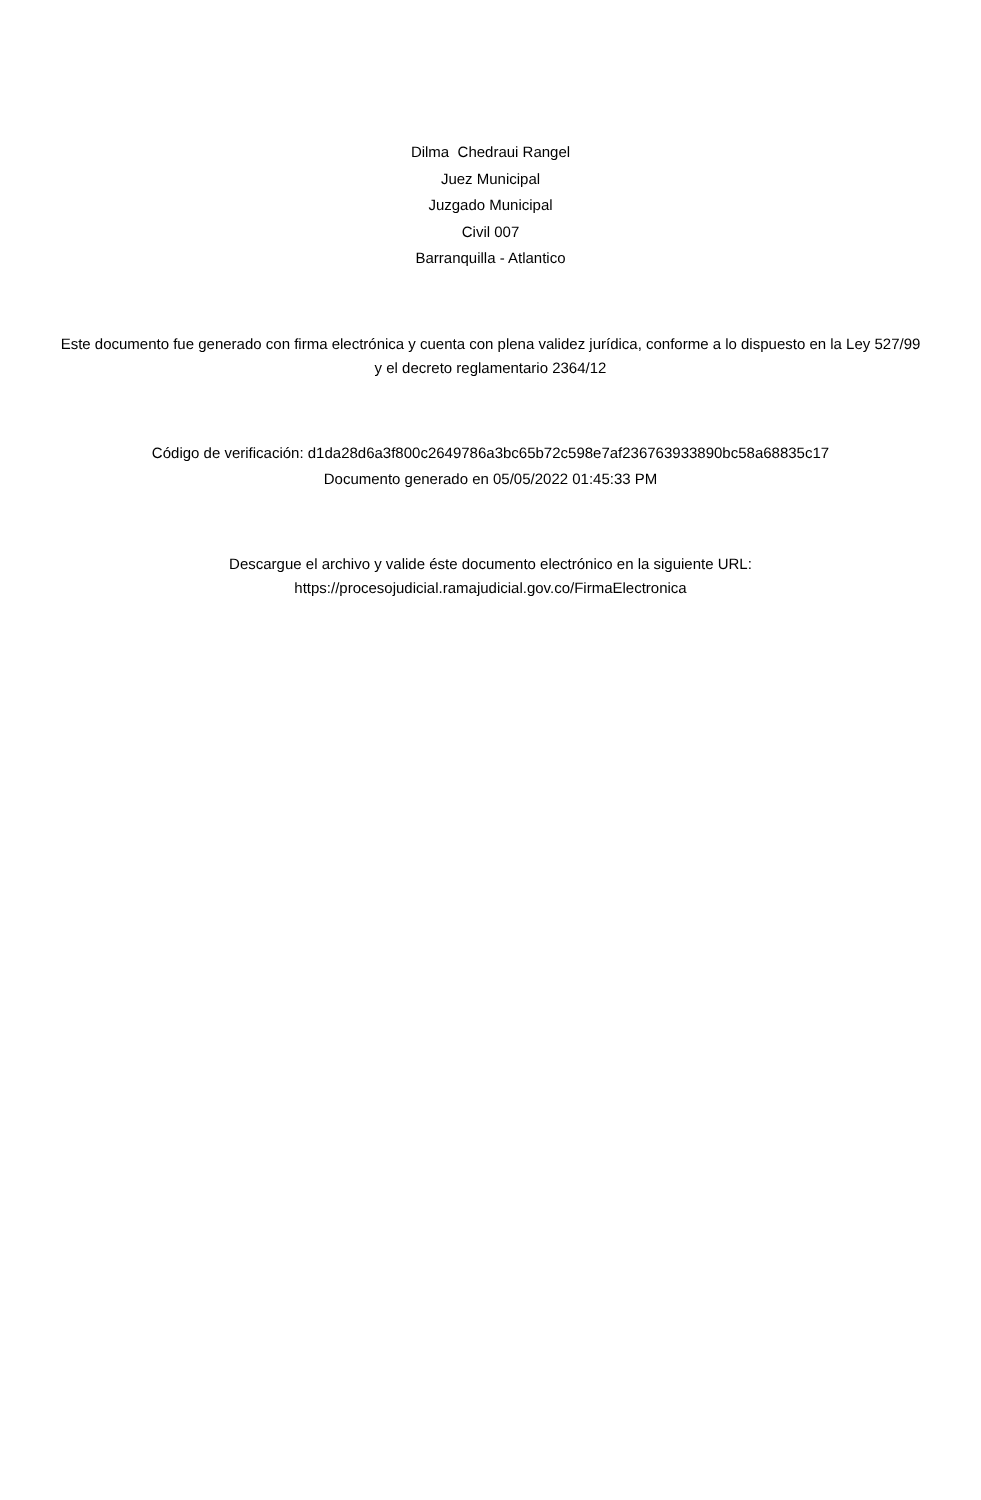Dilma Chedraui Rangel
Juez Municipal
Juzgado Municipal
Civil 007
Barranquilla - Atlantico
Este documento fue generado con firma electrónica y cuenta con plena validez jurídica, conforme a lo dispuesto en la Ley 527/99 y el decreto reglamentario 2364/12
Código de verificación: d1da28d6a3f800c2649786a3bc65b72c598e7af236763933890bc58a68835c17
Documento generado en 05/05/2022 01:45:33 PM
Descargue el archivo y valide éste documento electrónico en la siguiente URL:
https://procesojudicial.ramajudicial.gov.co/FirmaElectronica